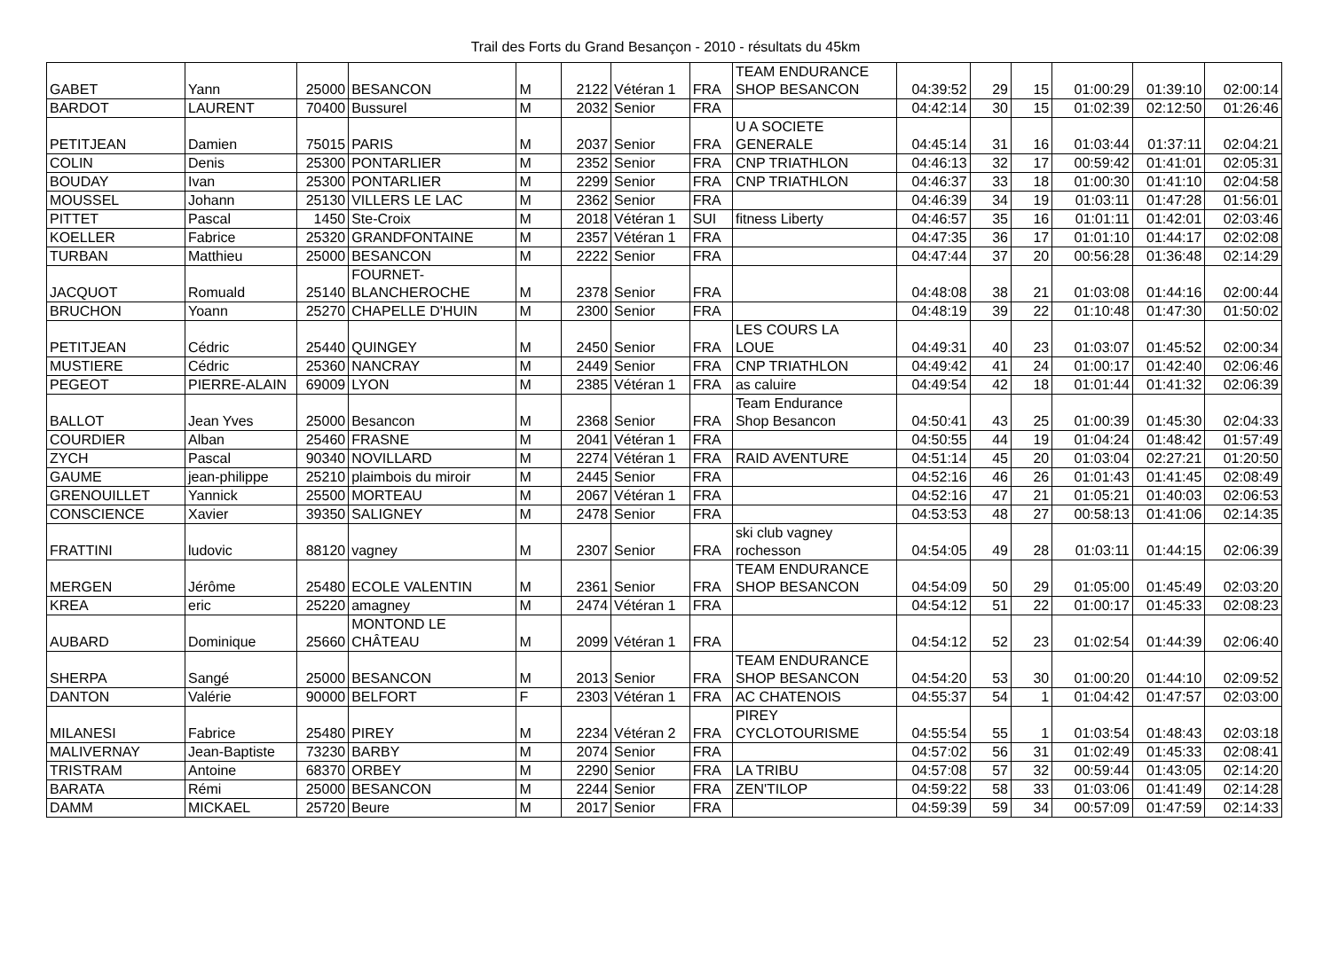Trail des Forts du Grand Besançon - 2010 - résultats du 45km
| GABET | Yann | 25000 | BESANCON | M | 2122 | Vétéran 1 | FRA | TEAM ENDURANCE SHOP BESANCON | 04:39:52 | 29 | 15 | 01:00:29 | 01:39:10 | 02:00:14 |
| BARDOT | LAURENT | 70400 | Bussurel | M | 2032 | Senior | FRA | | 04:42:14 | 30 | 15 | 01:02:39 | 02:12:50 | 01:26:46 |
| PETITJEAN | Damien | 75015 | PARIS | M | 2037 | Senior | FRA | U A SOCIETE GENERALE | 04:45:14 | 31 | 16 | 01:03:44 | 01:37:11 | 02:04:21 |
| COLIN | Denis | 25300 | PONTARLIER | M | 2352 | Senior | FRA | CNP TRIATHLON | 04:46:13 | 32 | 17 | 00:59:42 | 01:41:01 | 02:05:31 |
| BOUDAY | Ivan | 25300 | PONTARLIER | M | 2299 | Senior | FRA | CNP TRIATHLON | 04:46:37 | 33 | 18 | 01:00:30 | 01:41:10 | 02:04:58 |
| MOUSSEL | Johann | 25130 | VILLERS LE LAC | M | 2362 | Senior | FRA | | 04:46:39 | 34 | 19 | 01:03:11 | 01:47:28 | 01:56:01 |
| PITTET | Pascal | 1450 | Ste-Croix | M | 2018 | Vétéran 1 | SUI | fitness Liberty | 04:46:57 | 35 | 16 | 01:01:11 | 01:42:01 | 02:03:46 |
| KOELLER | Fabrice | 25320 | GRANDFONTAINE | M | 2357 | Vétéran 1 | FRA | | 04:47:35 | 36 | 17 | 01:01:10 | 01:44:17 | 02:02:08 |
| TURBAN | Matthieu | 25000 | BESANCON | M | 2222 | Senior | FRA | | 04:47:44 | 37 | 20 | 00:56:28 | 01:36:48 | 02:14:29 |
| JACQUOT | Romuald | 25140 | FOURNET- BLANCHEROCHE | M | 2378 | Senior | FRA | | 04:48:08 | 38 | 21 | 01:03:08 | 01:44:16 | 02:00:44 |
| BRUCHON | Yoann | 25270 | CHAPELLE D'HUIN | M | 2300 | Senior | FRA | | 04:48:19 | 39 | 22 | 01:10:48 | 01:47:30 | 01:50:02 |
| PETITJEAN | Cédric | 25440 | QUINGEY | M | 2450 | Senior | FRA | LES COURS LA LOUE | 04:49:31 | 40 | 23 | 01:03:07 | 01:45:52 | 02:00:34 |
| MUSTIERE | Cédric | 25360 | NANCRAY | M | 2449 | Senior | FRA | CNP TRIATHLON | 04:49:42 | 41 | 24 | 01:00:17 | 01:42:40 | 02:06:46 |
| PEGEOT | PIERRE-ALAIN | 69009 | LYON | M | 2385 | Vétéran 1 | FRA | as caluire | 04:49:54 | 42 | 18 | 01:01:44 | 01:41:32 | 02:06:39 |
| BALLOT | Jean Yves | 25000 | Besancon | M | 2368 | Senior | FRA | Team Endurance Shop Besancon | 04:50:41 | 43 | 25 | 01:00:39 | 01:45:30 | 02:04:33 |
| COURDIER | Alban | 25460 | FRASNE | M | 2041 | Vétéran 1 | FRA | | 04:50:55 | 44 | 19 | 01:04:24 | 01:48:42 | 01:57:49 |
| ZYCH | Pascal | 90340 | NOVILLARD | M | 2274 | Vétéran 1 | FRA | RAID AVENTURE | 04:51:14 | 45 | 20 | 01:03:04 | 02:27:21 | 01:20:50 |
| GAUME | jean-philippe | 25210 | plaimbois du miroir | M | 2445 | Senior | FRA | | 04:52:16 | 46 | 26 | 01:01:43 | 01:41:45 | 02:08:49 |
| GRENOUILLET | Yannick | 25500 | MORTEAU | M | 2067 | Vétéran 1 | FRA | | 04:52:16 | 47 | 21 | 01:05:21 | 01:40:03 | 02:06:53 |
| CONSCIENCE | Xavier | 39350 | SALIGNEY | M | 2478 | Senior | FRA | | 04:53:53 | 48 | 27 | 00:58:13 | 01:41:06 | 02:14:35 |
| FRATTINI | ludovic | 88120 | vagney | M | 2307 | Senior | FRA | ski club vagney rochesson | 04:54:05 | 49 | 28 | 01:03:11 | 01:44:15 | 02:06:39 |
| MERGEN | Jérôme | 25480 | ECOLE VALENTIN | M | 2361 | Senior | FRA | TEAM ENDURANCE SHOP BESANCON | 04:54:09 | 50 | 29 | 01:05:00 | 01:45:49 | 02:03:20 |
| KREA | eric | 25220 | amagney | M | 2474 | Vétéran 1 | FRA | | 04:54:12 | 51 | 22 | 01:00:17 | 01:45:33 | 02:08:23 |
| AUBARD | Dominique | 25660 | MONTOND LE CHÂTEAU | M | 2099 | Vétéran 1 | FRA | | 04:54:12 | 52 | 23 | 01:02:54 | 01:44:39 | 02:06:40 |
| SHERPA | Sangé | 25000 | BESANCON | M | 2013 | Senior | FRA | TEAM ENDURANCE SHOP BESANCON | 04:54:20 | 53 | 30 | 01:00:20 | 01:44:10 | 02:09:52 |
| DANTON | Valérie | 90000 | BELFORT | F | 2303 | Vétéran 1 | FRA | AC CHATENOIS | 04:55:37 | 54 | 1 | 01:04:42 | 01:47:57 | 02:03:00 |
| MILANESI | Fabrice | 25480 | PIREY | M | 2234 | Vétéran 2 | FRA | PIREY CYCLOTOURISME | 04:55:54 | 55 | 1 | 01:03:54 | 01:48:43 | 02:03:18 |
| MALIVERNAY | Jean-Baptiste | 73230 | BARBY | M | 2074 | Senior | FRA | | 04:57:02 | 56 | 31 | 01:02:49 | 01:45:33 | 02:08:41 |
| TRISTRAM | Antoine | 68370 | ORBEY | M | 2290 | Senior | FRA | LA TRIBU | 04:57:08 | 57 | 32 | 00:59:44 | 01:43:05 | 02:14:20 |
| BARATA | Rémi | 25000 | BESANCON | M | 2244 | Senior | FRA | ZEN'TILOP | 04:59:22 | 58 | 33 | 01:03:06 | 01:41:49 | 02:14:28 |
| DAMM | MICKAEL | 25720 | Beure | M | 2017 | Senior | FRA | | 04:59:39 | 59 | 34 | 00:57:09 | 01:47:59 | 02:14:33 |